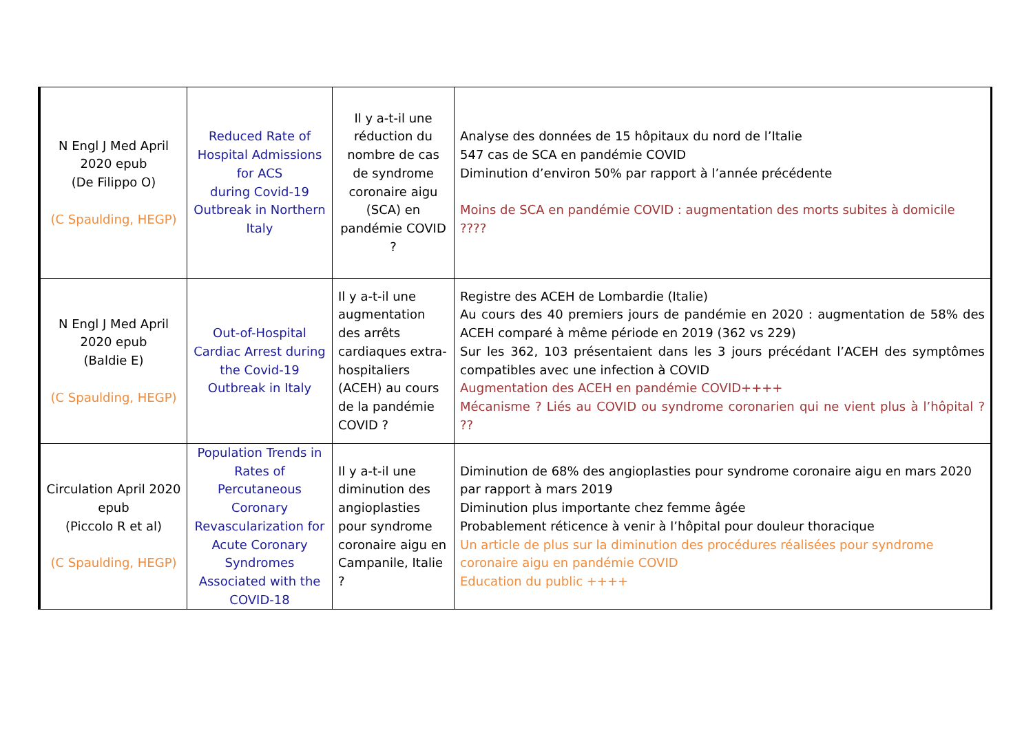| N Engl J Med April 2020 epub (De Filippo O) (C Spaulding, HEGP) | Reduced Rate of Hospital Admissions for ACS during Covid-19 Outbreak in Northern Italy | Il y a-t-il une réduction du nombre de cas de syndrome coronaire aigu (SCA) en pandémie COVID ? | Analyse des données de 15 hôpitaux du nord de l’Italie 547 cas de SCA en pandémie COVID Diminution d’environ 50% par rapport à l’année précédente Moins de SCA en pandémie COVID : augmentation des morts subites à domicile ???? |
| N Engl J Med April 2020 epub (Baldie E) (C Spaulding, HEGP) | Out-of-Hospital Cardiac Arrest during the Covid-19 Outbreak in Italy | Il y a-t-il une augmentation des arrêts cardiaques extra-hospitaliers (ACEH) au cours de la pandémie COVID ? | Registre des ACEH de Lombardie (Italie) Au cours des 40 premiers jours de pandémie en 2020 : augmentation de 58% des ACEH comparé à même période en 2019 (362 vs 229) Sur les 362, 103 présentaient dans les 3 jours précédant l’ACEH des symptômes compatibles avec une infection à COVID Augmentation des ACEH en pandémie COVID++++ Mécanisme ? Liés au COVID ou syndrome coronarien qui ne vient plus à l’hôpital ? ?? |
| Circulation April 2020 epub (Piccolo R et al) (C Spaulding, HEGP) | Population Trends in Rates of Percutaneous Coronary Revascularization for Acute Coronary Syndromes Associated with the COVID-18 | Il y a-t-il une diminution des angioplasties pour syndrome coronaire aigu en Campanile, Italie ? | Diminution de 68% des angioplasties pour syndrome coronaire aigu en mars 2020 par rapport à mars 2019 Diminution plus importante chez femme âgée Probablement réticence à venir à l’hôpital pour douleur thoracique Un article de plus sur la diminution des procédures réalisées pour syndrome coronaire aigu en pandémie COVID Education du public ++++ |